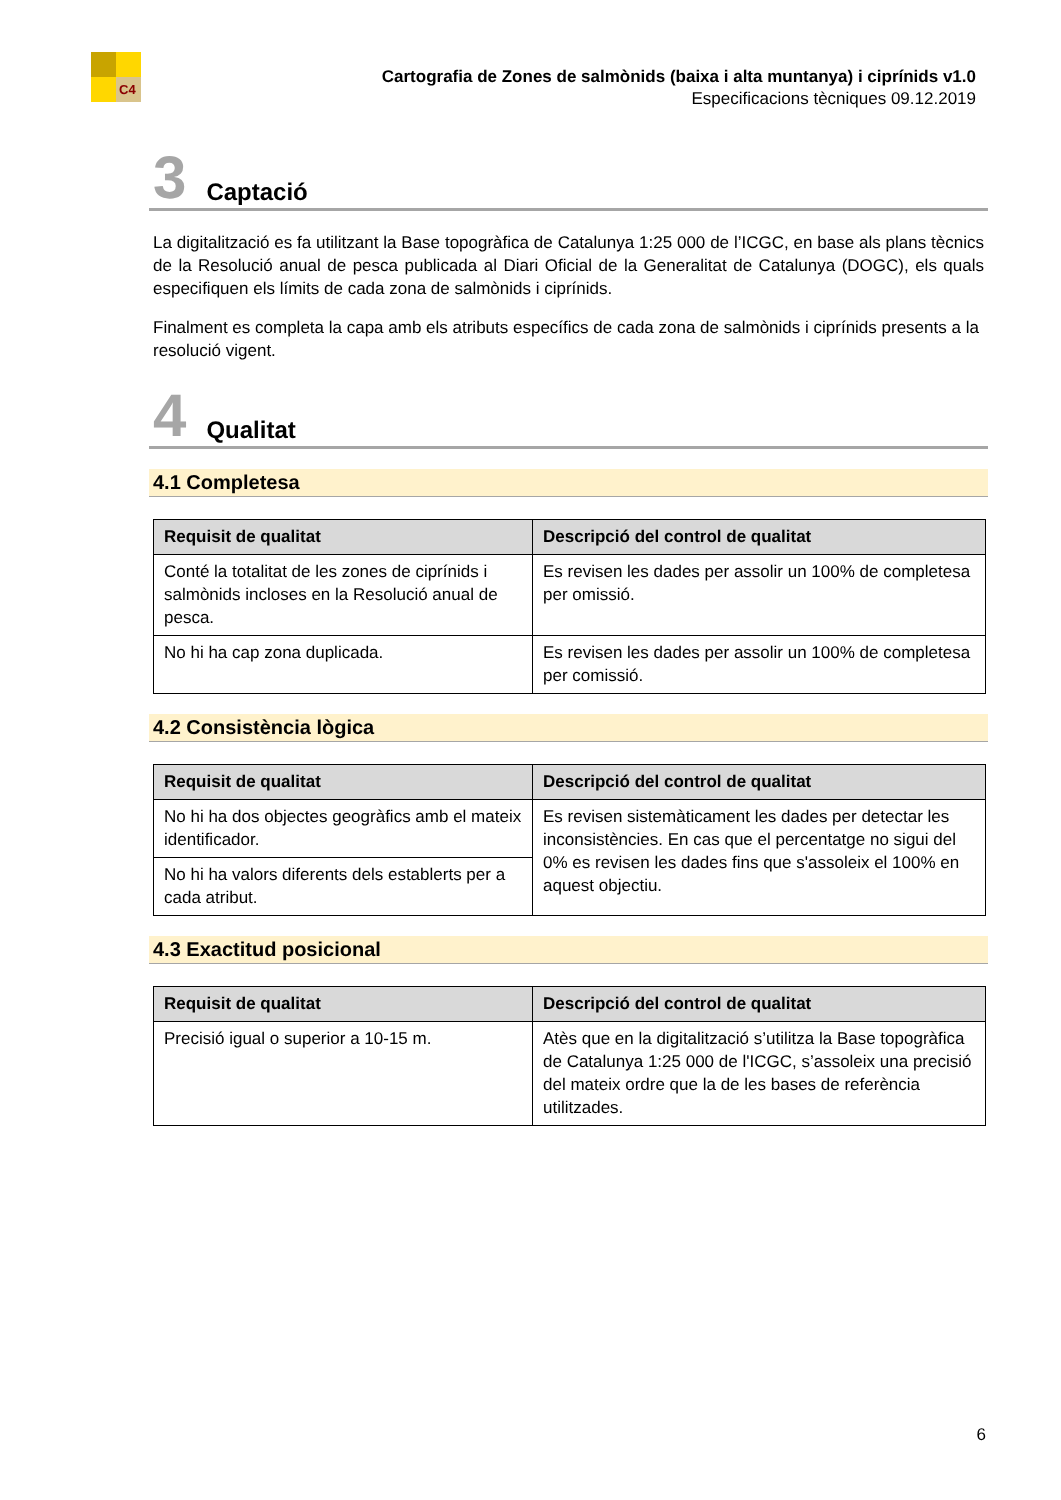C4
Cartografia de Zones de salmònids (baixa i alta muntanya) i ciprínids v1.0
Especificacions tècniques 09.12.2019
3 Captació
La digitalització es fa utilitzant la Base topogràfica de Catalunya 1:25 000 de l’ICGC, en base als plans tècnics de la Resolució anual de pesca publicada al Diari Oficial de la Generalitat de Catalunya (DOGC), els quals especifiquen els límits de cada zona de salmònids i ciprínids.
Finalment es completa la capa amb els atributs específics de cada zona de salmònids i ciprínids presents a la resolució vigent.
4 Qualitat
4.1 Completesa
| Requisit de qualitat | Descripció del control de qualitat |
| --- | --- |
| Conté la totalitat de les zones de ciprínids i salmònids incloses en la Resolució anual de pesca. | Es revisen les dades per assolir un 100% de completesa per omissió. |
| No hi ha cap zona duplicada. | Es revisen les dades per assolir un 100% de completesa per comissió. |
4.2 Consistència lògica
| Requisit de qualitat | Descripció del control de qualitat |
| --- | --- |
| No hi ha dos objectes geogràfics amb el mateix identificador. | Es revisen sistemàticament les dades per detectar les inconsistències. En cas que el percentatge no sigui del 0% es revisen les dades fins que s'assoleix el 100% en aquest objectiu. |
| No hi ha valors diferents dels establerts per a cada atribut. | |
4.3 Exactitud posicional
| Requisit de qualitat | Descripció del control de qualitat |
| --- | --- |
| Precisió igual o superior a 10-15 m. | Atès que en la digitalització s’utilitza la Base topogràfica de Catalunya 1:25 000 de l'ICGC, s’assoleix una precisió del mateix ordre que la de les bases de referència utilitzades. |
6